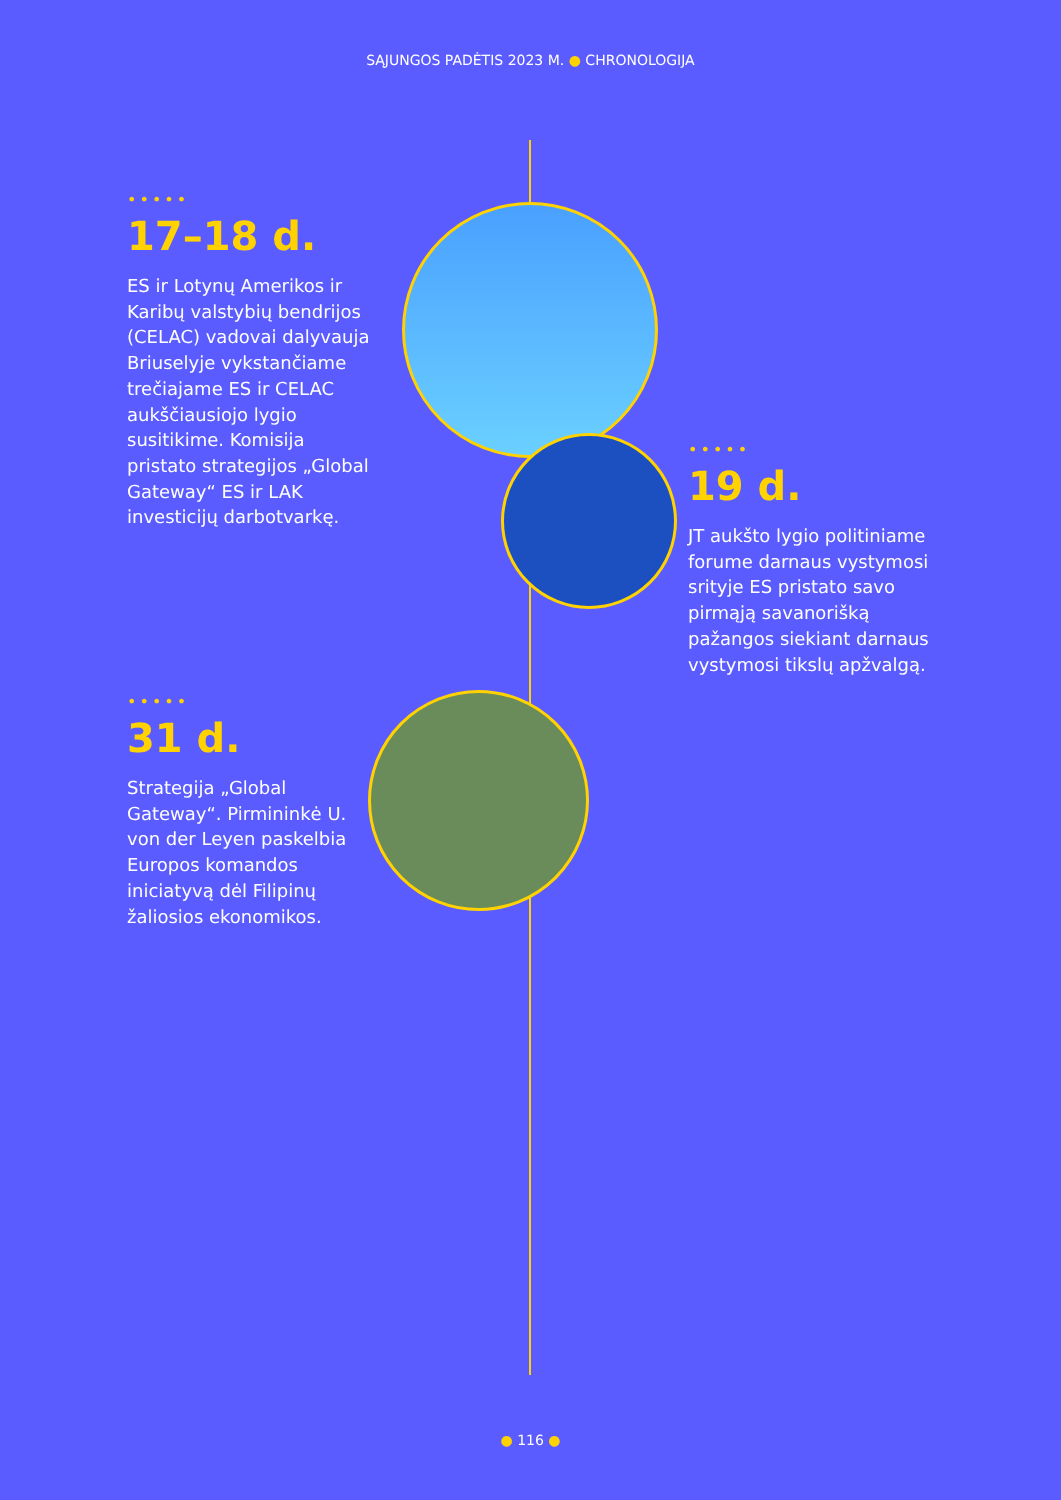SĄJUNGOS PADĖTIS 2023 M. ● CHRONOLOGIJA
•••••
17–18 d.
ES ir Lotynų Amerikos ir Karibų valstybių bendrijos (CELAC) vadovai dalyvauja Briuselyje vykstančiame trečiajame ES ir CELAC aukščiausiojo lygio susitikime. Komisija pristato strategijos „Global Gateway“ ES ir LAK investicijų darbotvarkę.
•••••
19 d.
JT aukšto lygio politiniame forume darnaus vystymosi srityje ES pristato savo pirmąją savanorišką pažangos siekiant darnaus vystymosi tikslų apžvalgą.
•••••
31 d.
Strategija „Global Gateway“. Pirmininkė U. von der Leyen paskelbia Europos komandos iniciatyvą dėl Filipinų žaliosios ekonomikos.
● 116 ●